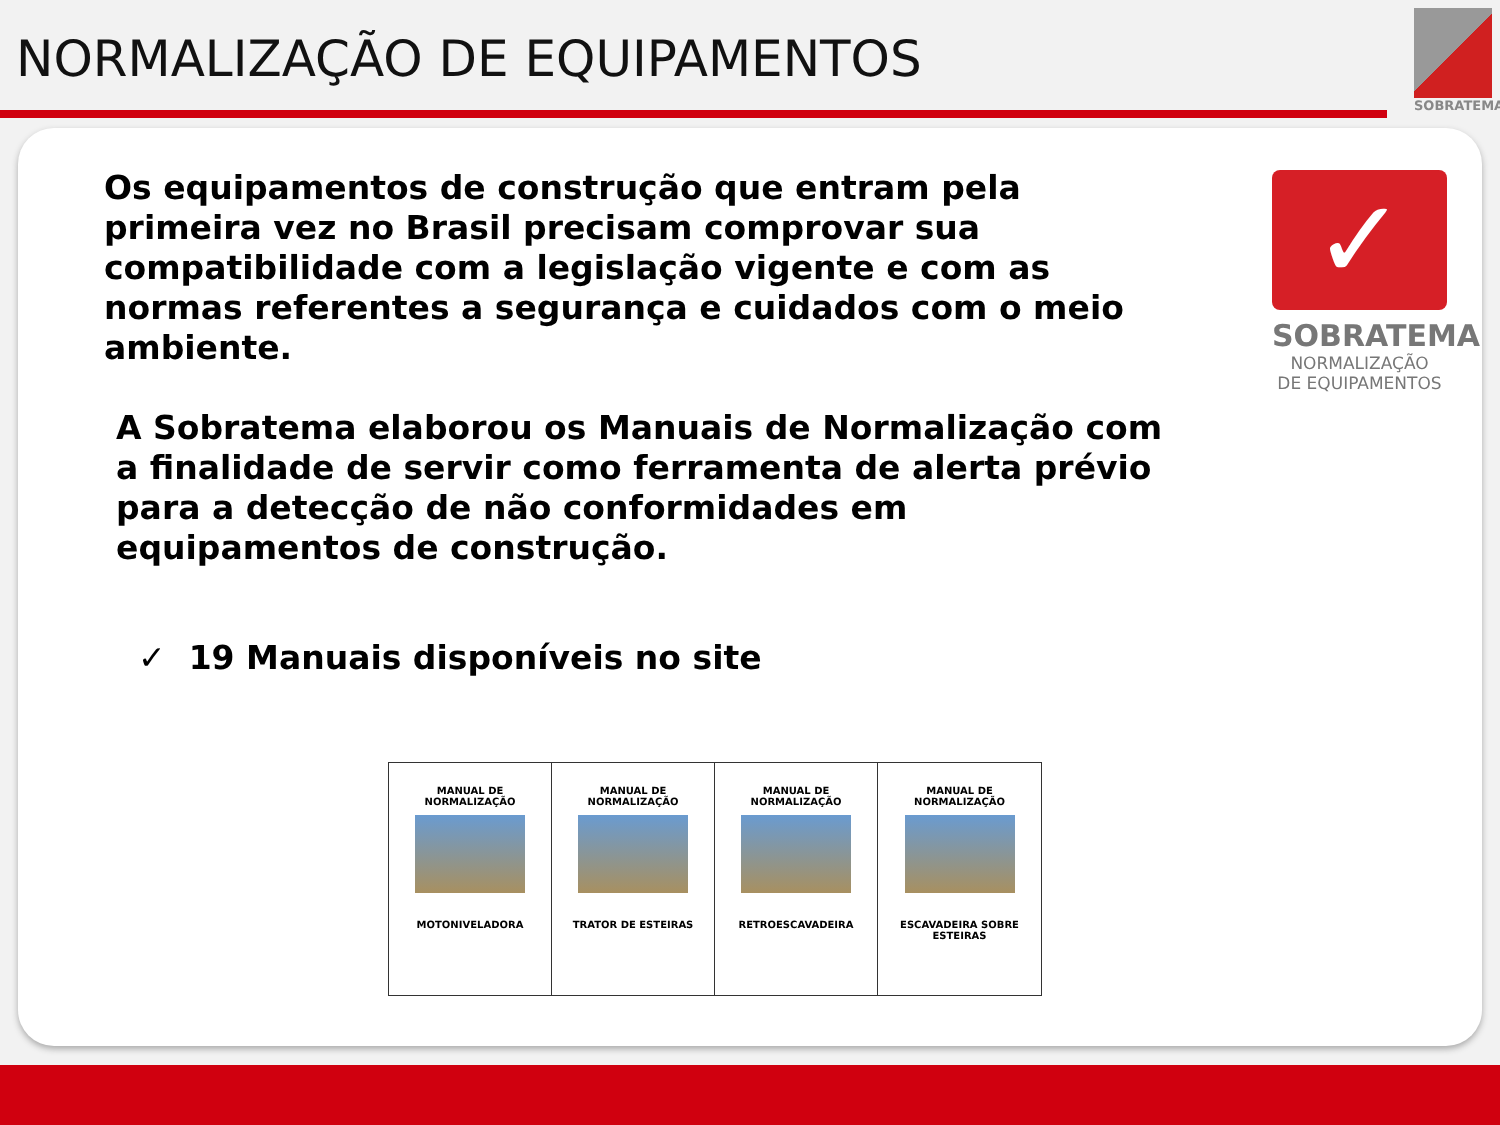NORMALIZAÇÃO DE EQUIPAMENTOS
SOBRATEMA
Os equipamentos de construção que entram pela primeira vez no Brasil precisam comprovar sua compatibilidade com a legislação vigente e com as normas referentes a segurança e cuidados com o meio ambiente.
A Sobratema elaborou os Manuais de Normalização com a finalidade de servir como ferramenta de alerta prévio para a detecção de não conformidades em equipamentos de construção.
✓ 19 Manuais disponíveis no site
✓
SOBRATEMA
NORMALIZAÇÃO
DE EQUIPAMENTOS
MANUAL DE
NORMALIZAÇÃO
MOTONIVELADORA
MANUAL DE
NORMALIZAÇÃO
TRATOR DE ESTEIRAS
MANUAL DE
NORMALIZAÇÃO
RETROESCAVADEIRA
MANUAL DE
NORMALIZAÇÃO
ESCAVADEIRA SOBRE ESTEIRAS